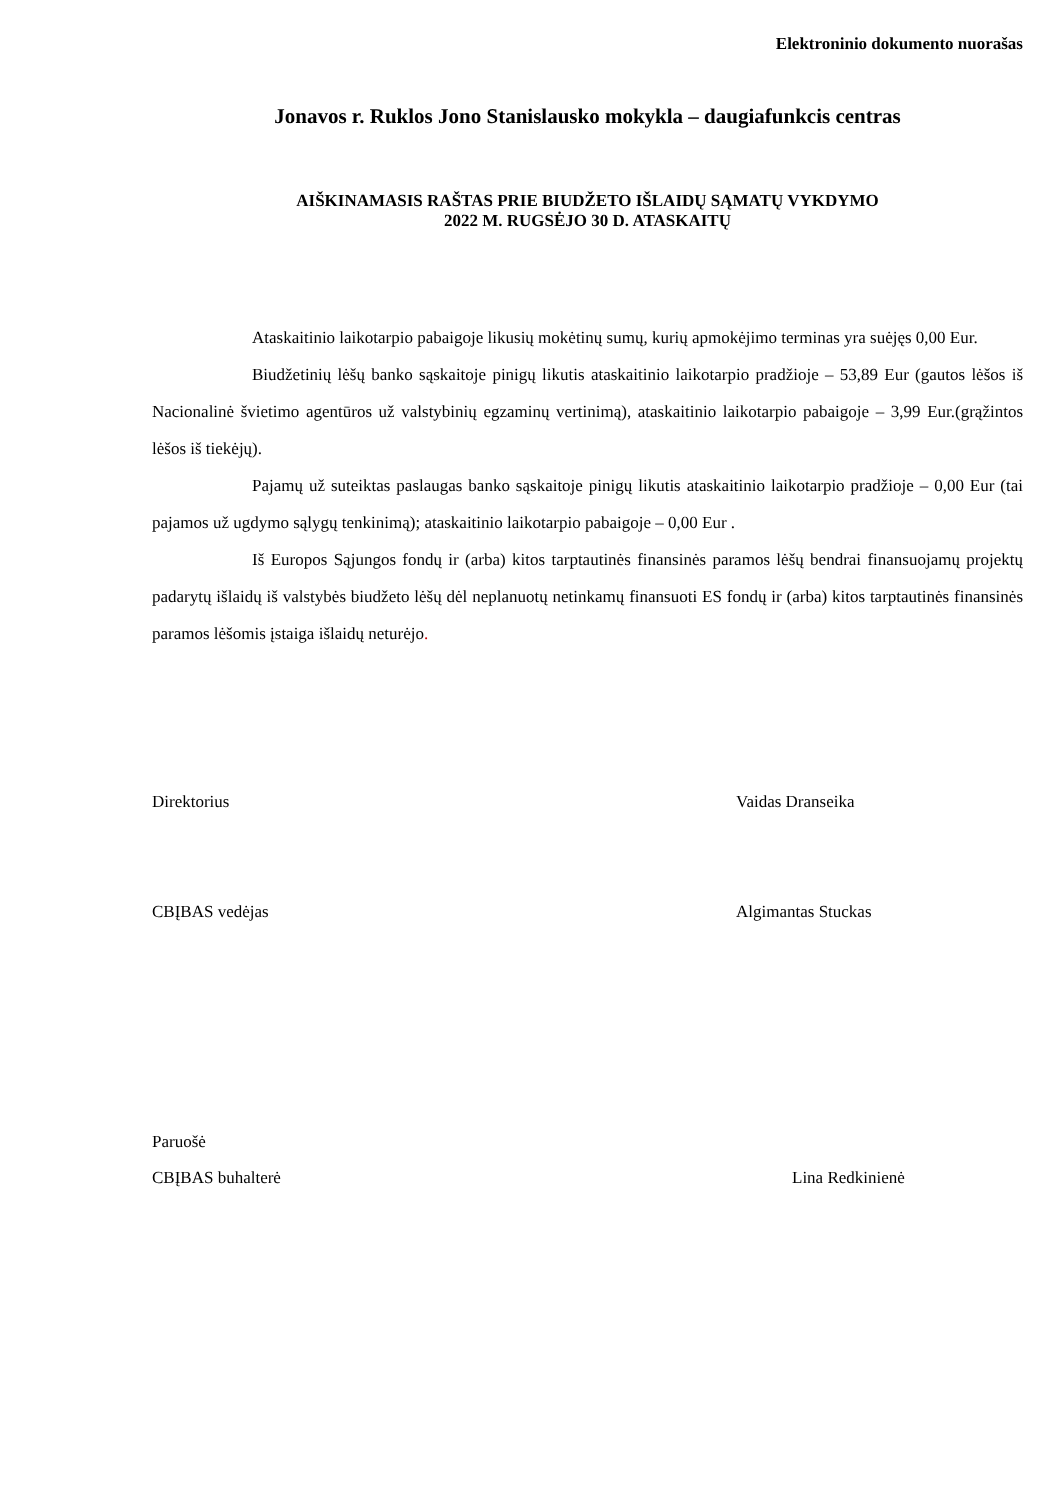Elektroninio dokumento nuorašas
Jonavos r. Ruklos Jono Stanislausko mokykla – daugiafunkcis centras
AIŠKINAMASIS RAŠTAS PRIE BIUDŽETO IŠLAIDŲ SĄMATŲ VYKDYMO
2022 M. RUGSĖJO 30 D. ATASKAITŲ
Ataskaitinio laikotarpio pabaigoje likusių mokėtinų sumų, kurių apmokėjimo terminas yra suėjęs 0,00 Eur.
Biudžetinių lėšų banko sąskaitoje pinigų likutis ataskaitinio laikotarpio pradžioje – 53,89 Eur (gautos lėšos iš Nacionalinė švietimo agentūros už valstybinių egzaminų vertinimą), ataskaitinio laikotarpio pabaigoje – 3,99 Eur.(grąžintos lėšos iš tiekėjų).
Pajamų už suteiktas paslaugas banko sąskaitoje pinigų likutis ataskaitinio laikotarpio pradžioje – 0,00 Eur (tai pajamos už ugdymo sąlygų tenkinimą); ataskaitinio laikotarpio pabaigoje – 0,00 Eur .
Iš Europos Sąjungos fondų ir (arba) kitos tarptautinės finansinės paramos lėšų bendrai finansuojamų projektų padarytų išlaidų iš valstybės biudžeto lėšų dėl neplanuotų netinkamų finansuoti ES fondų ir (arba) kitos tarptautinės finansinės paramos lėšomis įstaiga išlaidų neturėjo.
Direktorius Vaidas Dranseika
CBĮBAS vedėjas Algimantas Stuckas
Paruošė
CBĮBAS buhalterė Lina Redkinienė